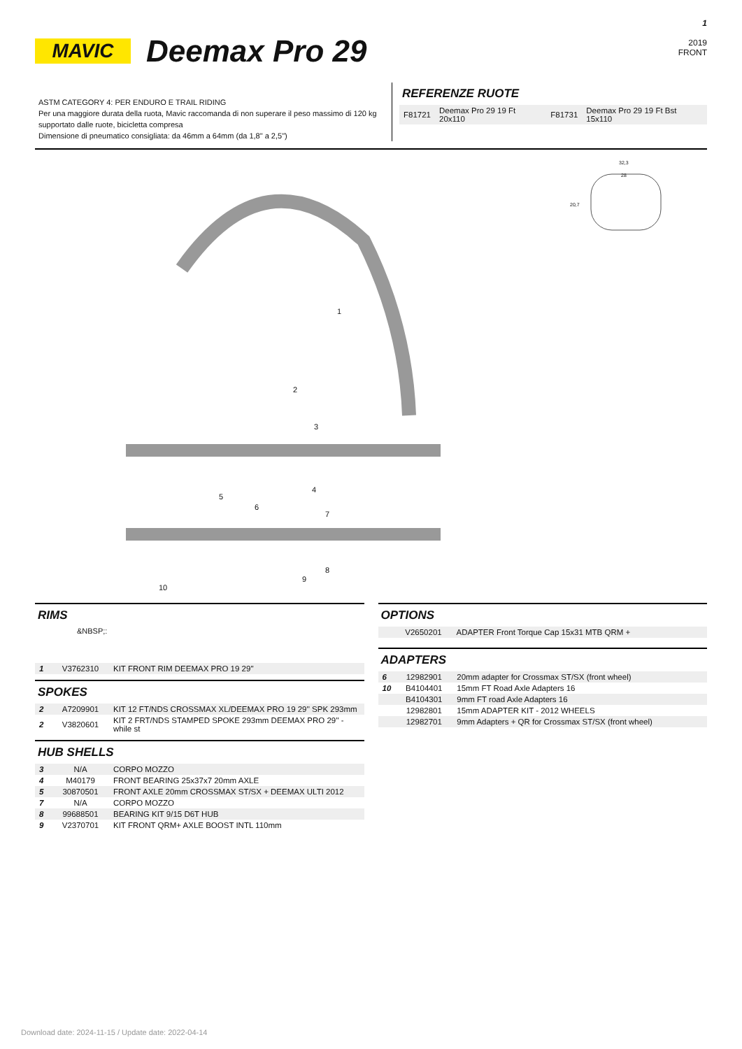MAVIC
Deemax Pro 29
1
2019
FRONT
ASTM CATEGORY 4: PER ENDURO E TRAIL RIDING
Per una maggiore durata della ruota, Mavic raccomanda di non superare il peso massimo di 120 kg supportato dalle ruote, bicicletta compresa
Dimensione di pneumatico consigliata: da 46mm a 64mm (da 1,8" a 2,5")
REFERENZE RUOTE
| F81721 | Deemax Pro 29 19 Ft 20x110 | F81731 | Deemax Pro 29 19 Ft Bst 15x110 |
32,3
28
20,7
1
2
3
4
5
6
7
8
9
10
RIMS
&NBSP;:
| 1 | V3762310 | KIT FRONT RIM DEEMAX PRO 19 29'' |
SPOKES
| 2 | A7209901 | KIT 12 FT/NDS CROSSMAX XL/DEEMAX PRO 19 29'' SPK 293mm |
| 2 | V3820601 | KIT 2 FRT/NDS STAMPED SPOKE 293mm DEEMAX PRO 29'' - while st |
HUB SHELLS
| 3 | N/A | CORPO MOZZO |
| 4 | M40179 | FRONT BEARING 25x37x7 20mm AXLE |
| 5 | 30870501 | FRONT AXLE 20mm CROSSMAX ST/SX + DEEMAX ULTI 2012 |
| 7 | N/A | CORPO MOZZO |
| 8 | 99688501 | BEARING KIT 9/15 D6T HUB |
| 9 | V2370701 | KIT FRONT QRM+ AXLE BOOST INTL 110mm |
OPTIONS
| | V2650201 | ADAPTER Front Torque Cap 15x31 MTB QRM + |
ADAPTERS
| 6 | 12982901 | 20mm adapter for Crossmax ST/SX (front wheel) |
| 10 | B4104401 | 15mm FT Road Axle Adapters 16 |
| | B4104301 | 9mm FT road Axle Adapters 16 |
| | 12982801 | 15mm ADAPTER KIT - 2012 WHEELS |
| | 12982701 | 9mm Adapters + QR for Crossmax ST/SX (front wheel) |
Download date: 2024-11-15 / Update date: 2022-04-14